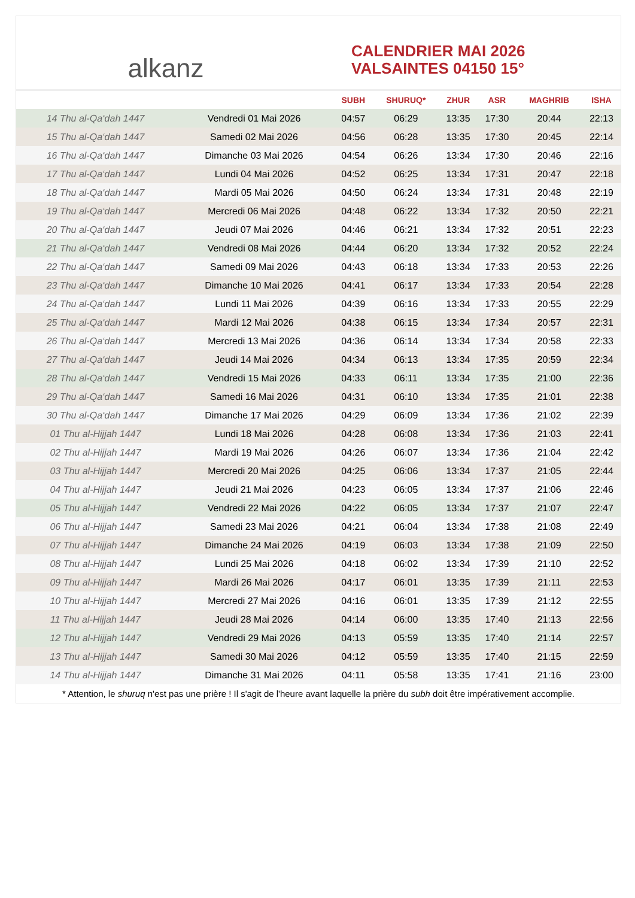alkanz
CALENDRIER MAI 2026
VALSAINTES 04150 15°
| | | SUBH | SHURUQ* | ZHUR | ASR | MAGHRIB | ISHA |
| --- | --- | --- | --- | --- | --- | --- | --- |
| 14 Thu al-Qa‘dah 1447 | Vendredi 01 Mai 2026 | 04:57 | 06:29 | 13:35 | 17:30 | 20:44 | 22:13 |
| 15 Thu al-Qa‘dah 1447 | Samedi 02 Mai 2026 | 04:56 | 06:28 | 13:35 | 17:30 | 20:45 | 22:14 |
| 16 Thu al-Qa‘dah 1447 | Dimanche 03 Mai 2026 | 04:54 | 06:26 | 13:34 | 17:30 | 20:46 | 22:16 |
| 17 Thu al-Qa‘dah 1447 | Lundi 04 Mai 2026 | 04:52 | 06:25 | 13:34 | 17:31 | 20:47 | 22:18 |
| 18 Thu al-Qa‘dah 1447 | Mardi 05 Mai 2026 | 04:50 | 06:24 | 13:34 | 17:31 | 20:48 | 22:19 |
| 19 Thu al-Qa‘dah 1447 | Mercredi 06 Mai 2026 | 04:48 | 06:22 | 13:34 | 17:32 | 20:50 | 22:21 |
| 20 Thu al-Qa‘dah 1447 | Jeudi 07 Mai 2026 | 04:46 | 06:21 | 13:34 | 17:32 | 20:51 | 22:23 |
| 21 Thu al-Qa‘dah 1447 | Vendredi 08 Mai 2026 | 04:44 | 06:20 | 13:34 | 17:32 | 20:52 | 22:24 |
| 22 Thu al-Qa‘dah 1447 | Samedi 09 Mai 2026 | 04:43 | 06:18 | 13:34 | 17:33 | 20:53 | 22:26 |
| 23 Thu al-Qa‘dah 1447 | Dimanche 10 Mai 2026 | 04:41 | 06:17 | 13:34 | 17:33 | 20:54 | 22:28 |
| 24 Thu al-Qa‘dah 1447 | Lundi 11 Mai 2026 | 04:39 | 06:16 | 13:34 | 17:33 | 20:55 | 22:29 |
| 25 Thu al-Qa‘dah 1447 | Mardi 12 Mai 2026 | 04:38 | 06:15 | 13:34 | 17:34 | 20:57 | 22:31 |
| 26 Thu al-Qa‘dah 1447 | Mercredi 13 Mai 2026 | 04:36 | 06:14 | 13:34 | 17:34 | 20:58 | 22:33 |
| 27 Thu al-Qa‘dah 1447 | Jeudi 14 Mai 2026 | 04:34 | 06:13 | 13:34 | 17:35 | 20:59 | 22:34 |
| 28 Thu al-Qa‘dah 1447 | Vendredi 15 Mai 2026 | 04:33 | 06:11 | 13:34 | 17:35 | 21:00 | 22:36 |
| 29 Thu al-Qa‘dah 1447 | Samedi 16 Mai 2026 | 04:31 | 06:10 | 13:34 | 17:35 | 21:01 | 22:38 |
| 30 Thu al-Qa‘dah 1447 | Dimanche 17 Mai 2026 | 04:29 | 06:09 | 13:34 | 17:36 | 21:02 | 22:39 |
| 01 Thu al-Hijjah 1447 | Lundi 18 Mai 2026 | 04:28 | 06:08 | 13:34 | 17:36 | 21:03 | 22:41 |
| 02 Thu al-Hijjah 1447 | Mardi 19 Mai 2026 | 04:26 | 06:07 | 13:34 | 17:36 | 21:04 | 22:42 |
| 03 Thu al-Hijjah 1447 | Mercredi 20 Mai 2026 | 04:25 | 06:06 | 13:34 | 17:37 | 21:05 | 22:44 |
| 04 Thu al-Hijjah 1447 | Jeudi 21 Mai 2026 | 04:23 | 06:05 | 13:34 | 17:37 | 21:06 | 22:46 |
| 05 Thu al-Hijjah 1447 | Vendredi 22 Mai 2026 | 04:22 | 06:05 | 13:34 | 17:37 | 21:07 | 22:47 |
| 06 Thu al-Hijjah 1447 | Samedi 23 Mai 2026 | 04:21 | 06:04 | 13:34 | 17:38 | 21:08 | 22:49 |
| 07 Thu al-Hijjah 1447 | Dimanche 24 Mai 2026 | 04:19 | 06:03 | 13:34 | 17:38 | 21:09 | 22:50 |
| 08 Thu al-Hijjah 1447 | Lundi 25 Mai 2026 | 04:18 | 06:02 | 13:34 | 17:39 | 21:10 | 22:52 |
| 09 Thu al-Hijjah 1447 | Mardi 26 Mai 2026 | 04:17 | 06:01 | 13:35 | 17:39 | 21:11 | 22:53 |
| 10 Thu al-Hijjah 1447 | Mercredi 27 Mai 2026 | 04:16 | 06:01 | 13:35 | 17:39 | 21:12 | 22:55 |
| 11 Thu al-Hijjah 1447 | Jeudi 28 Mai 2026 | 04:14 | 06:00 | 13:35 | 17:40 | 21:13 | 22:56 |
| 12 Thu al-Hijjah 1447 | Vendredi 29 Mai 2026 | 04:13 | 05:59 | 13:35 | 17:40 | 21:14 | 22:57 |
| 13 Thu al-Hijjah 1447 | Samedi 30 Mai 2026 | 04:12 | 05:59 | 13:35 | 17:40 | 21:15 | 22:59 |
| 14 Thu al-Hijjah 1447 | Dimanche 31 Mai 2026 | 04:11 | 05:58 | 13:35 | 17:41 | 21:16 | 23:00 |
* Attention, le shuruq n'est pas une prière ! Il s'agit de l'heure avant laquelle la prière du subh doit être impérativement accomplie.